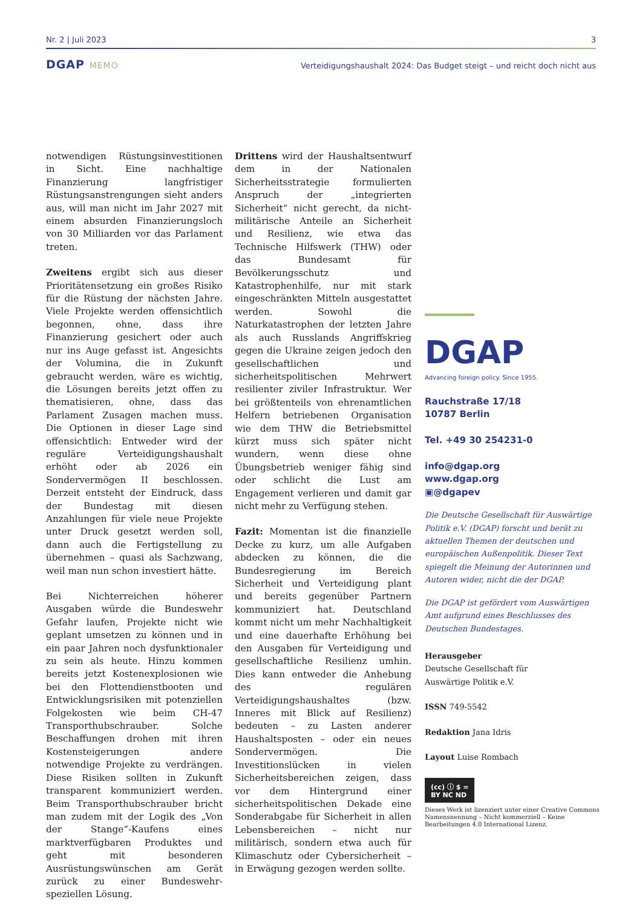Nr. 2 | Juli 2023 3
DGAP MEMO Verteidigungshaushalt 2024: Das Budget steigt – und reicht doch nicht aus
notwendigen Rüstungsinvestitionen in Sicht. Eine nachhaltige Finanzierung langfristiger Rüstungsanstrengungen sieht anders aus, will man nicht im Jahr 2027 mit einem absurden Finanzierungsloch von 30 Milliarden vor das Parlament treten.
Zweitens ergibt sich aus dieser Prioritätensetzung ein großes Risiko für die Rüstung der nächsten Jahre. Viele Projekte werden offensichtlich begonnen, ohne, dass ihre Finanzierung gesichert oder auch nur ins Auge gefasst ist. Angesichts der Volumina, die in Zukunft gebraucht werden, wäre es wichtig, die Lösungen bereits jetzt offen zu thematisieren, ohne, dass das Parlament Zusagen machen muss. Die Optionen in dieser Lage sind offensichtlich: Entweder wird der reguläre Verteidigungshaushalt erhöht oder ab 2026 ein Sondervermögen II beschlossen. Derzeit entsteht der Eindruck, dass der Bundestag mit diesen Anzahlungen für viele neue Projekte unter Druck gesetzt werden soll, dann auch die Fertigstellung zu übernehmen – quasi als Sachzwang, weil man nun schon investiert hätte.
Bei Nichterreichen höherer Ausgaben würde die Bundeswehr Gefahr laufen, Projekte nicht wie geplant umsetzen zu können und in ein paar Jahren noch dysfunktionaler zu sein als heute. Hinzu kommen bereits jetzt Kostenexplosionen wie bei den Flottendienstbooten und Entwicklungsrisiken mit potenziellen Folgekosten wie beim CH-47 Transporthubschrauber. Solche Beschaffungen drohen mit ihren Kostensteigerungen andere notwendige Projekte zu verdrängen. Diese Risiken sollten in Zukunft transparent kommuniziert werden. Beim Transporthubschrauber bricht man zudem mit der Logik des „Von der Stange“-Kaufens eines marktverfügbaren Produktes und geht mit besonderen Ausrüstungswünschen am Gerät zurück zu einer Bundeswehr-speziellen Lösung.
Drittens wird der Haushaltsentwurf dem in der Nationalen Sicherheitsstrategie formulierten Anspruch der „integrierten Sicherheit“ nicht gerecht, da nicht-militärische Anteile an Sicherheit und Resilienz, wie etwa das Technische Hilfswerk (THW) oder das Bundesamt für Bevölkerungsschutz und Katastrophenhilfe, nur mit stark eingeschränkten Mitteln ausgestattet werden. Sowohl die Naturkatastrophen der letzten Jahre als auch Russlands Angriffskrieg gegen die Ukraine zeigen jedoch den gesellschaftlichen und sicherheitspolitischen Mehrwert resilienter ziviler Infrastruktur. Wer bei größtenteils von ehrenamtlichen Helfern betriebenen Organisation wie dem THW die Betriebsmittel kürzt muss sich später nicht wundern, wenn diese ohne Übungsbetrieb weniger fähig sind oder schlicht die Lust am Engagement verlieren und damit gar nicht mehr zu Verfügung stehen.
Fazit: Momentan ist die finanzielle Decke zu kurz, um alle Aufgaben abdecken zu können, die die Bundesregierung im Bereich Sicherheit und Verteidigung plant und bereits gegenüber Partnern kommuniziert hat. Deutschland kommt nicht um mehr Nachhaltigkeit und eine dauerhafte Erhöhung bei den Ausgaben für Verteidigung und gesellschaftliche Resilienz umhin. Dies kann entweder die Anhebung des regulären Verteidigungshaushaltes (bzw. Inneres mit Blick auf Resilienz) bedeuten – zu Lasten anderer Haushaltsposten – oder ein neues Sondervermögen. Die Investitionslücken in vielen Sicherheitsbereichen zeigen, dass vor dem Hintergrund einer sicherheitspolitischen Dekade eine Sonderabgabe für Sicherheit in allen Lebensbereichen – nicht nur militärisch, sondern etwa auch für Klimaschutz oder Cybersicherheit – in Erwägung gezogen werden sollte.
DGAP
Advancing foreign policy. Since 1955.
Rauchstraße 17/18
10787 Berlin
Tel. +49 30 254231-0
info@dgap.org
www.dgap.org
▣@dgapev
Die Deutsche Gesellschaft für Auswärtige Politik e.V. (DGAP) forscht und berät zu aktuellen Themen der deutschen und europäischen Außenpolitik. Dieser Text spiegelt die Meinung der Autorinnen und Autoren wider, nicht die der DGAP.
Die DGAP ist gefördert vom Auswärtigen Amt aufgrund eines Beschlusses des Deutschen Bundestages.
Herausgeber
Deutsche Gesellschaft für
Auswärtige Politik e.V.
ISSN 749-5542
Redaktion Jana Idris
Layout Luise Rombach
(cc) ⓘ $ =
BY NC ND
Dieses Werk ist lizenziert unter einer Creative Commons Namensnennung – Nicht kommerziell – Keine Bearbeitungen 4.0 International Lizenz.